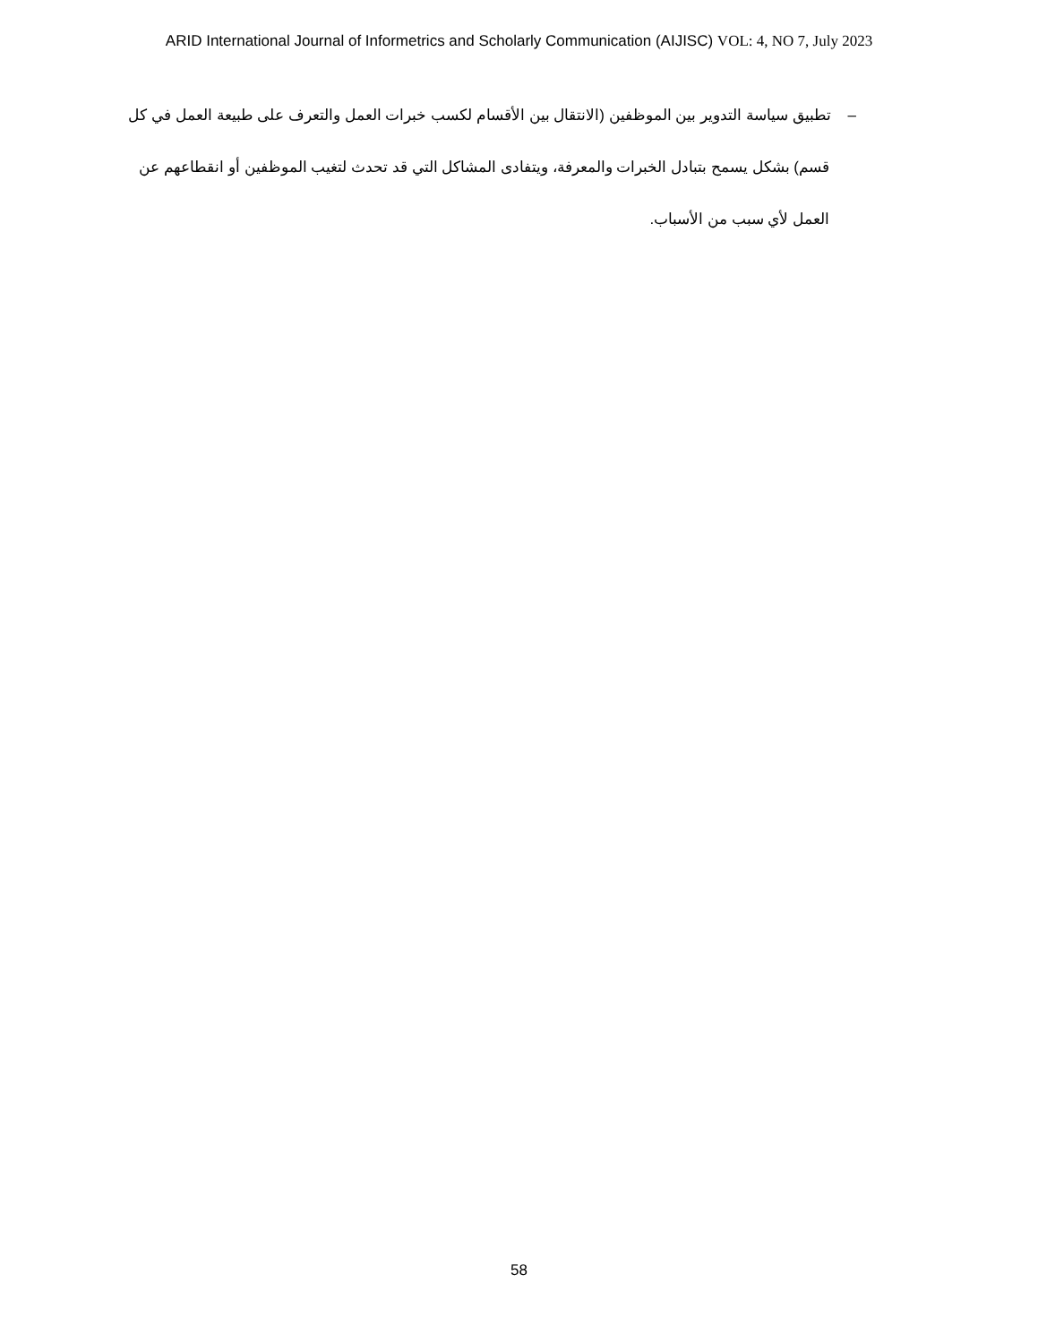ARID International Journal of Informetrics and Scholarly Communication (AIJISC) VOL: 4, NO 7, July 2023
– تطبيق سياسة التدوير بين الموظفين (الانتقال بين الأقسام لكسب خبرات العمل والتعرف على طبيعة العمل في كل قسم) بشكل يسمح بتبادل الخبرات والمعرفة، ويتفادى المشاكل التي قد تحدث لتغيب الموظفين أو انقطاعهم عن العمل لأي سبب من الأسباب.
58